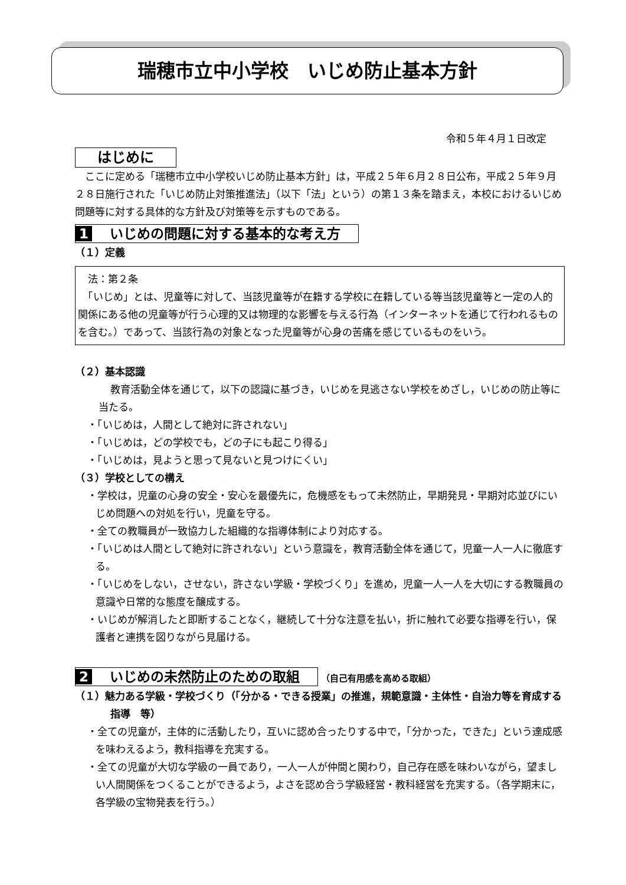瑞穂市立中小学校　いじめ防止基本方針
令和５年４月１日改定
はじめに
　ここに定める「瑞穂市立中小学校いじめ防止基本方針」は，平成２５年６月２８日公布，平成２５年９月２８日施行された「いじめ防止対策推進法」（以下「法」という）の第１３条を踏まえ，本校におけるいじめ問題等に対する具体的な方針及び対策等を示すものである。
1 いじめの問題に対する基本的な考え方
（１）定義
　法：第２条
　「いじめ」とは、児童等に対して、当該児童等が在籍する学校に在籍している等当該児童等と一定の人的関係にある他の児童等が行う心理的又は物理的な影響を与える行為（インターネットを通じて行われるものを含む。）であって、当該行為の対象となった児童等が心身の苦痛を感じているものをいう。
（２）基本認識
教育活動全体を通じて，以下の認識に基づき，いじめを見逃さない学校をめざし，いじめの防止等に当たる。
・「いじめは，人間として絶対に許されない」
・「いじめは，どの学校でも，どの子にも起こり得る」
・「いじめは，見ようと思って見ないと見つけにくい」
（３）学校としての構え
・学校は，児童の心身の安全・安心を最優先に，危機感をもって未然防止，早期発見・早期対応並びにいじめ問題への対処を行い，児童を守る。
・全ての教職員が一致協力した組織的な指導体制により対応する。
・「いじめは人間として絶対に許されない」という意識を，教育活動全体を通じて，児童一人一人に徹底する。
・「いじめをしない，させない，許さない学級・学校づくり」を進め，児童一人一人を大切にする教職員の意識や日常的な態度を醸成する。
・いじめが解消したと即断することなく，継続して十分な注意を払い，折に触れて必要な指導を行い，保護者と連携を図りながら見届ける。
2 いじめの未然防止のための取組 （自己有用感を高める取組）
（１）魅力ある学級・学校づくり（「分かる・できる授業」の推進，規範意識・主体性・自治力等を育成する指導　等）
・全ての児童が，主体的に活動したり，互いに認め合ったりする中で，「分かった，できた」という達成感を味わえるよう，教科指導を充実する。
・全ての児童が大切な学級の一員であり，一人一人が仲間と関わり，自己存在感を味わいながら，望ましい人間関係をつくることができるよう，よさを認め合う学級経営・教科経営を充実する。（各学期末に，各学級の宝物発表を行う。）